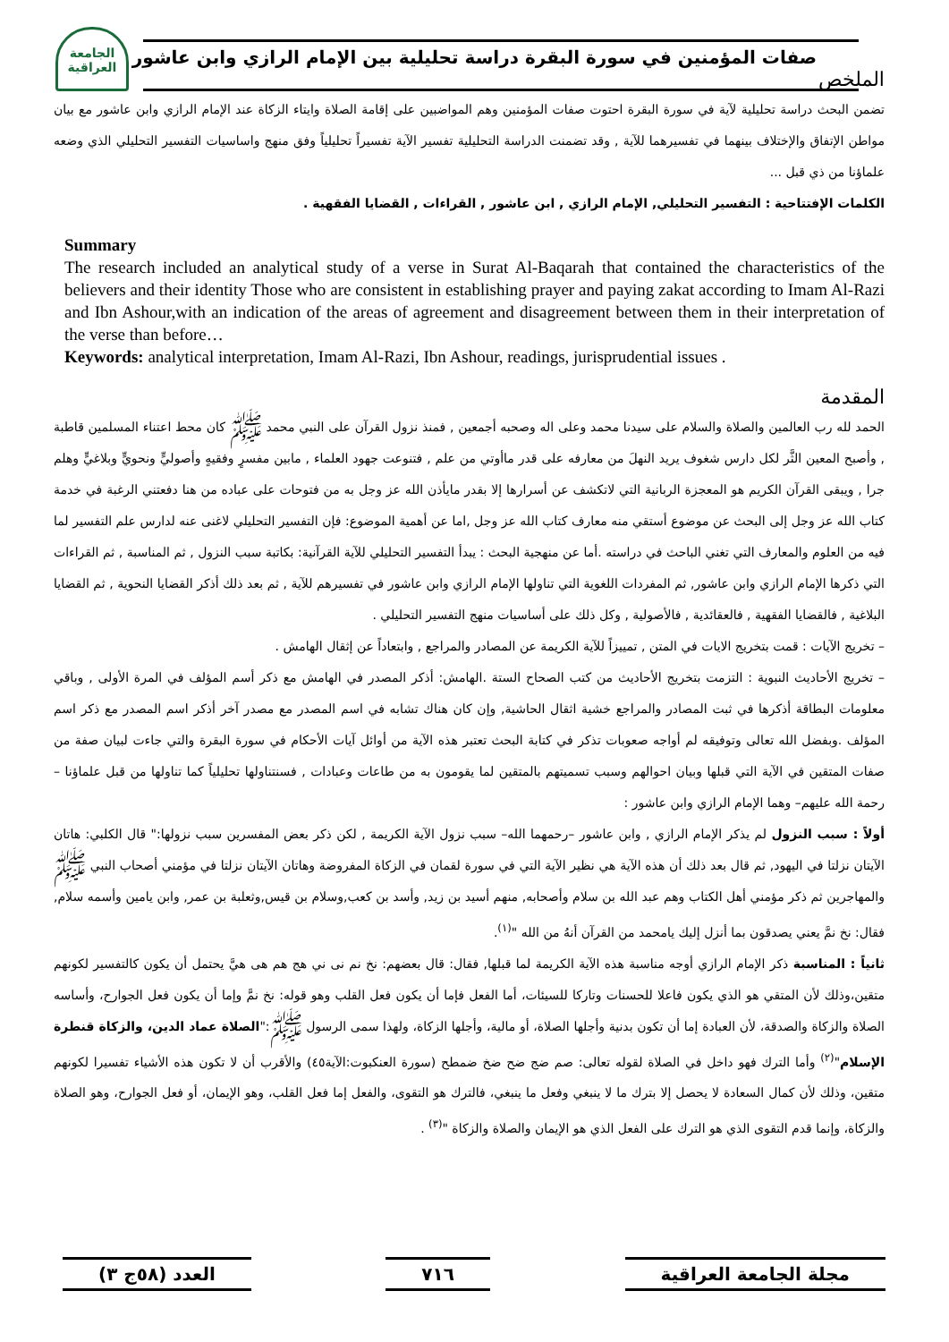الجامعة
العراقية
صفات المؤمنين في سورة البقرة دراسة تحليلية بين الإمام الرازي وابن عاشور
الملخص
تضمن البحث دراسة تحليلية لآية في سورة البقرة احتوت صفات المؤمنين وهم المواضبين على إقامة الصلاة وايتاء الزكاة عند الإمام الرازي وابن عاشور مع بيان مواطن الإتفاق والإختلاف بينهما في تفسيرهما للآية , وقد تضمنت الدراسة التحليلية تفسير الآية تفسيراً تحليلياً وفق منهج واساسيات التفسير التحليلي الذي وضعه علماؤنا من ذي قبل ...
الكلمات الإفتتاحية : التفسير التحليلي, الإمام الرازي , ابن عاشور , القراءات , القضايا الفقهية .
Summary
The research included an analytical study of a verse in Surat Al-Baqarah that contained the characteristics of the believers and their identity Those who are consistent in establishing prayer and paying zakat according to Imam Al-Razi and Ibn Ashour,with an indication of the areas of agreement and disagreement between them in their interpretation of the verse than before…
Keywords: analytical interpretation, Imam Al-Razi, Ibn Ashour, readings, jurisprudential issues .
المقدمة
الحمد لله رب العالمين والصلاة والسلام على سيدنا محمد وعلى اله وصحبه أجمعين , فمنذ نزول القرآن على النبي محمد ﷺ كان محط اعتناء المسلمين قاطبة , وأصبح المعين الثَّر لكل دارس شغوف يريد النهلَ من معارفه على قدر ماأوتي من علم , فتنوعت جهود العلماء , مابين مفسرٍ وفقيهٍ وأصوليٍّ ونحويٍّ وبلاغيٍّ وهلم جرا , ويبقى القرآن الكريم هو المعجزة الربانية التي لاتكشف عن أسرارها إلا بقدر مايأذن الله عز وجل به من فتوحات على عباده من هنا دفعتني الرغبة في خدمة كتاب الله عز وجل إلى البحث عن موضوع أستقي منه معارف كتاب الله عز وجل ,اما عن أهمية الموضوع: فإن التفسير التحليلي لاغنى عنه لدارس علم التفسير لما فيه من العلوم والمعارف التي تغني الباحث في دراسته .أما عن منهجية البحث : يبدأ التفسير التحليلي للآية القرآنية: بكاتبة سبب النزول , ثم المناسبة , ثم القراءات التي ذكرها الإمام الرازي وابن عاشور, ثم المفردات اللغوية التي تناولها الإمام الرازي وابن عاشور في تفسيرهم للآية , ثم بعد ذلك أذكر القضايا النحوية , ثم القضايا البلاغية , فالقضايا الفقهية , فالعقائدية , فالأصولية , وكل ذلك على أساسيات منهج التفسير التحليلي .
– تخريج الآيات : قمت بتخريج الايات في المتن , تمييزاً للآية الكريمة عن المصادر والمراجع , وابتعاداً عن إثقال الهامش .
– تخريج الأحاديث النبوية : التزمت بتخريج الأحاديث من كتب الصحاح الستة .الهامش: أذكر المصدر في الهامش مع ذكر أسم المؤلف في المرة الأولى , وباقي معلومات البطاقة أذكرها في ثبت المصادر والمراجع خشية اثقال الحاشية, وإن كان هناك تشابه في اسم المصدر مع مصدر آخر أذكر اسم المصدر مع ذكر اسم المؤلف .وبفضل الله تعالى وتوفيقه لم أواجه صعوبات تذكر في كتابة البحث تعتبر هذه الآية من أوائل آيات الأحكام في سورة البقرة والتي جاءت لبيان صفة من صفات المتقين في الآية التي قبلها وبيان احوالهم وسبب تسميتهم بالمتقين لما يقومون به من طاعات وعبادات , فسنتناولها تحليلياً كما تناولها من قبل علماؤنا –رحمة الله عليهم– وهما الإمام الرازي وابن عاشور :
أولاً : سبب النزول لم يذكر الإمام الرازي , وابن عاشور –رحمهما الله– سبب نزول الآية الكريمة , لكن ذكر بعض المفسرين سبب نزولها:" قال الكلبي: هاتان الآيتان نزلتا في اليهود, ثم قال بعد ذلك أن هذه الآية هي نظير الآية التي في سورة لقمان في الزكاة المفروضة وهاتان الآيتان نزلتا في مؤمني أصحاب النبي ﷺ والمهاجرين ثم ذكر مؤمني أهل الكتاب وهم عبد الله بن سلام وأصحابه, منهم أسيد بن زيد, وأسد بن كعب,وسلام بن قيس,وثعلبة بن عمر, وابن يامين وأسمه سلام, فقال: نخ نمَّ يعني يصدقون بما أنزل إليك يامحمد من القرآن أنهُ من الله "<sup>(١)</sup>.
ثانياً : المناسبة ذكر الإمام الرازي أوجه مناسبة هذه الآية الكريمة لما قبلها, فقال: قال بعضهم: نخ نم نى ني هج هم هى هيَّ يحتمل أن يكون كالتفسير لكونهم متقين،وذلك لأن المتقي هو الذي يكون فاعلا للحسنات وتاركا للسيئات، أما الفعل فإما أن يكون فعل القلب وهو قوله: نخ نمَّ وإما أن يكون فعل الجوارح، وأساسه الصلاة والزكاة والصدقة، لأن العبادة إما أن تكون بدنية وأجلها الصلاة، أو مالية، وأجلها الزكاة، ولهذا سمى الرسول ﷺ:"الصلاة عماد الدين، والزكاة قنطرة الإسلام"<sup>(٢)</sup> وأما الترك فهو داخل في الصلاة لقوله تعالى: صم ضج ضح ضخ ضمطح (سورة العنكبوت:الآية٤٥) والأقرب أن لا تكون هذه الأشياء تفسيرا لكونهم متقين، وذلك لأن كمال السعادة لا يحصل إلا بترك ما لا ينبغي وفعل ما ينبغي، فالترك هو التقوى، والفعل إما فعل القلب، وهو الإيمان، أو فعل الجوارح، وهو الصلاة والزكاة، وإنما قدم التقوى الذي هو الترك على الفعل الذي هو الإيمان والصلاة والزكاة "<sup>(٣)</sup> .
مجلة الجامعة العراقية ٧١٦ العدد (٥٨ج ٣)